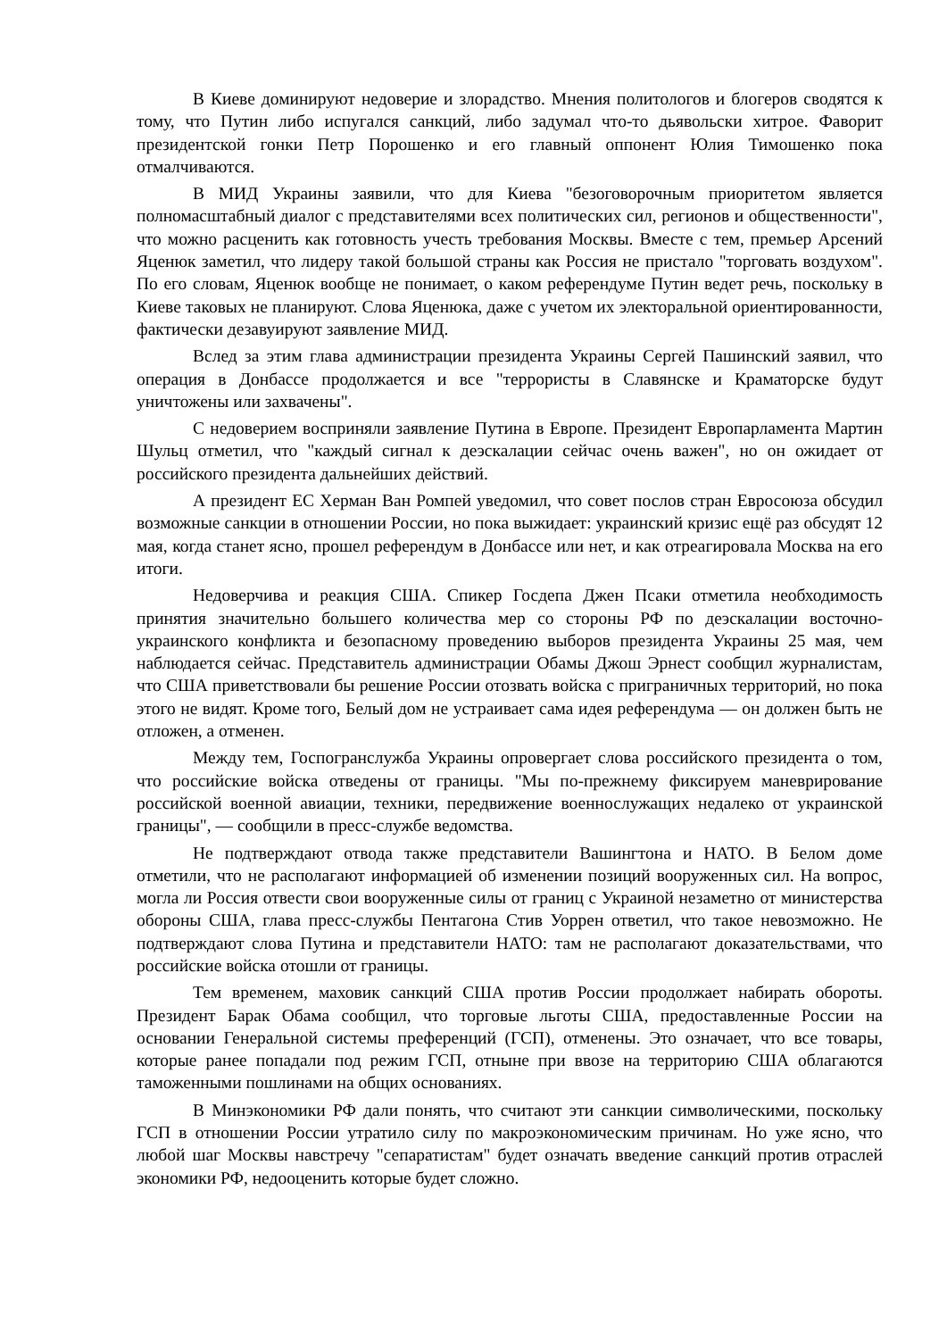В Киеве доминируют недоверие и злорадство. Мнения политологов и блогеров сводятся к тому, что Путин либо испугался санкций, либо задумал что-то дьявольски хитрое. Фаворит президентской гонки Петр Порошенко и его главный оппонент Юлия Тимошенко пока отмалчиваются.
В МИД Украины заявили, что для Киева "безоговорочным приоритетом является полномасштабный диалог с представителями всех политических сил, регионов и общественности", что можно расценить как готовность учесть требования Москвы. Вместе с тем, премьер Арсений Яценюк заметил, что лидеру такой большой страны как Россия не пристало "торговать воздухом". По его словам, Яценюк вообще не понимает, о каком референдуме Путин ведет речь, поскольку в Киеве таковых не планируют. Слова Яценюка, даже с учетом их электоральной ориентированности, фактически дезавуируют заявление МИД.
Вслед за этим глава администрации президента Украины Сергей Пашинский заявил, что операция в Донбассе продолжается и все "террористы в Славянске и Краматорске будут уничтожены или захвачены".
С недоверием восприняли заявление Путина в Европе. Президент Европарламента Мартин Шульц отметил, что "каждый сигнал к деэскалации сейчас очень важен", но он ожидает от российского президента дальнейших действий.
А президент ЕС Херман Ван Ромпей уведомил, что совет послов стран Евросоюза обсудил возможные санкции в отношении России, но пока выжидает: украинский кризис ещё раз обсудят 12 мая, когда станет ясно, прошел референдум в Донбассе или нет, и как отреагировала Москва на его итоги.
Недоверчива и реакция США. Спикер Госдепа Джен Псаки отметила необходимость принятия значительно большего количества мер со стороны РФ по деэскалации восточно-украинского конфликта и безопасному проведению выборов президента Украины 25 мая, чем наблюдается сейчас. Представитель администрации Обамы Джош Эрнест сообщил журналистам, что США приветствовали бы решение России отозвать войска с приграничных территорий, но пока этого не видят. Кроме того, Белый дом не устраивает сама идея референдума — он должен быть не отложен, а отменен.
Между тем, Госпогранслужба Украины опровергает слова российского президента о том, что российские войска отведены от границы. "Мы по-прежнему фиксируем маневрирование российской военной авиации, техники, передвижение военнослужащих недалеко от украинской границы", — сообщили в пресс-службе ведомства.
Не подтверждают отвода также представители Вашингтона и НАТО. В Белом доме отметили, что не располагают информацией об изменении позиций вооруженных сил. На вопрос, могла ли Россия отвести свои вооруженные силы от границ с Украиной незаметно от министерства обороны США, глава пресс-службы Пентагона Стив Уоррен ответил, что такое невозможно. Не подтверждают слова Путина и представители НАТО: там не располагают доказательствами, что российские войска отошли от границы.
Тем временем, маховик санкций США против России продолжает набирать обороты. Президент Барак Обама сообщил, что торговые льготы США, предоставленные России на основании Генеральной системы преференций (ГСП), отменены. Это означает, что все товары, которые ранее попадали под режим ГСП, отныне при ввозе на территорию США облагаются таможенными пошлинами на общих основаниях.
В Минэкономики РФ дали понять, что считают эти санкции символическими, поскольку ГСП в отношении России утратило силу по макроэкономическим причинам. Но уже ясно, что любой шаг Москвы навстречу "сепаратистам" будет означать введение санкций против отраслей экономики РФ, недооценить которые будет сложно.